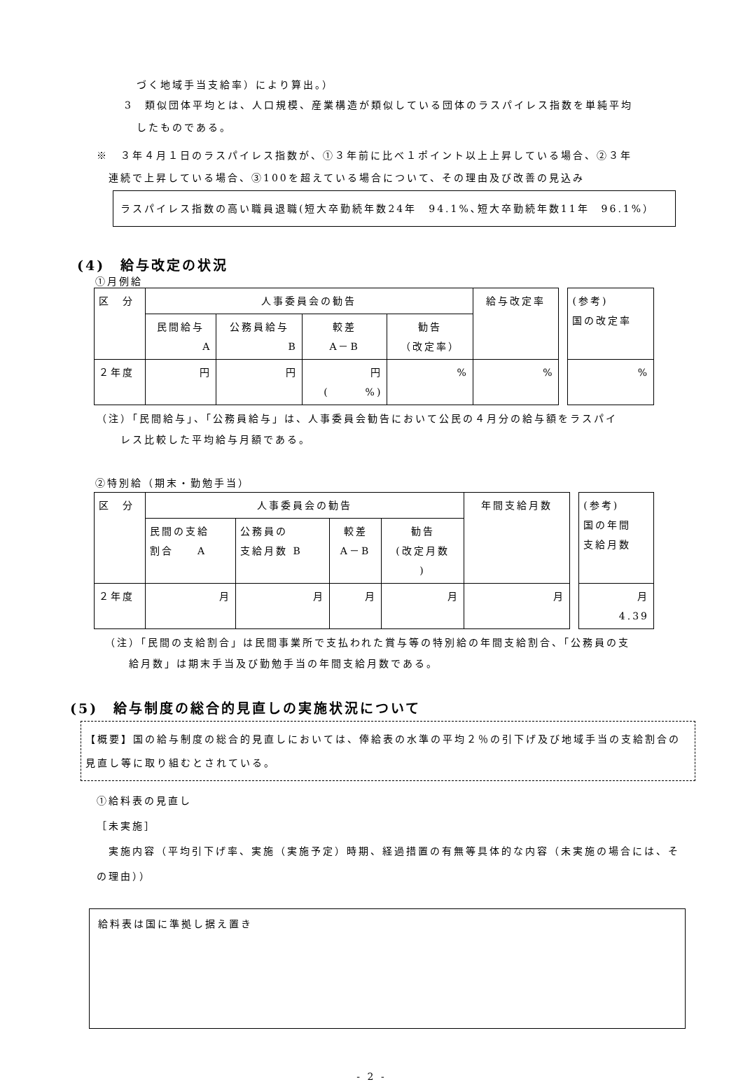づく地域手当支給率）により算出。）
3　類似団体平均とは、人口規模、産業構造が類似している団体のラスパイレス指数を単純平均
　したものである。
※　３年４月１日のラスパイレス指数が、①３年前に比べ１ポイント以上上昇している場合、②３年
　連続で上昇している場合、③100を超えている場合について、その理由及び改善の見込み
ラスパイレス指数の高い職員退職(短大卒勤続年数24年　94.1%､短大卒勤続年数11年　96.1%）
(4)　給与改定の状況
①月例給
| 区 分 | 人事委員会の勧告 | | | | 給与改定率 | | (参考) 国の改定率 |
| | 民間給与 A | 公務員給与 B | 較差 A－B | 勧告 （改定率） | | | |
| ２年度 | 円 | 円 | 円 ( %) | % | % | | % |
（注）「民間給与」、「公務員給与」は、人事委員会勧告において公民の４月分の給与額をラスパイ
　　レス比較した平均給与月額である。
②特別給（期末・勤勉手当）
| 区 分 | 人事委員会の勧告 | | | | 年間支給月数 | | (参考) 国の年間 支給月数 |
| | 民間の支給 割合 A | 公務員の 支給月数 B | 較差 A－B | 勧告 (改定月数 ) | | | |
| ２年度 | 月 | 月 | 月 | 月 | 月 | | 月 4.39 |
（注）「民間の支給割合」は民間事業所で支払われた賞与等の特別給の年間支給割合、「公務員の支
　　給月数」は期末手当及び勤勉手当の年間支給月数である。
(5)　給与制度の総合的見直しの実施状況について
【概要】国の給与制度の総合的見直しにおいては、俸給表の水準の平均２％の引下げ及び地域手当の支給割合の見直し等に取り組むとされている。
①給料表の見直し
［未実施］
　実施内容（平均引下げ率、実施（実施予定）時期、経過措置の有無等具体的な内容（未実施の場合には、その理由））
給料表は国に準拠し据え置き
- 2 -